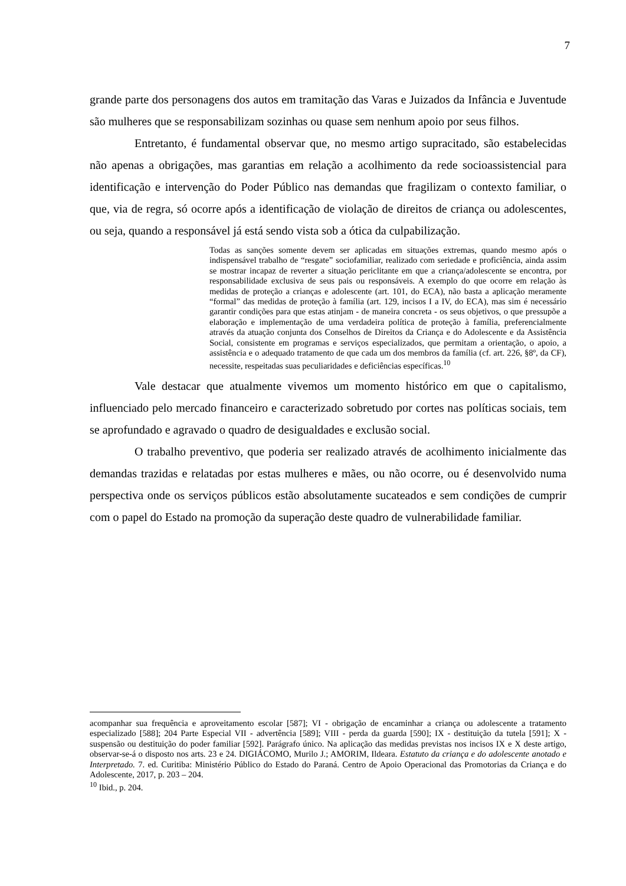7
grande parte dos personagens dos autos em tramitação das Varas e Juizados da Infância e Juventude são mulheres que se responsabilizam sozinhas ou quase sem nenhum apoio por seus filhos.
Entretanto, é fundamental observar que, no mesmo artigo supracitado, são estabelecidas não apenas a obrigações, mas garantias em relação a acolhimento da rede socioassistencial para identificação e intervenção do Poder Público nas demandas que fragilizam o contexto familiar, o que, via de regra, só ocorre após a identificação de violação de direitos de criança ou adolescentes, ou seja, quando a responsável já está sendo vista sob a ótica da culpabilização.
Todas as sanções somente devem ser aplicadas em situações extremas, quando mesmo após o indispensável trabalho de “resgate” sociofamiliar, realizado com seriedade e proficiência, ainda assim se mostrar incapaz de reverter a situação periclitante em que a criança/adolescente se encontra, por responsabilidade exclusiva de seus pais ou responsáveis. A exemplo do que ocorre em relação às medidas de proteção a crianças e adolescente (art. 101, do ECA), não basta a aplicação meramente “formal” das medidas de proteção à família (art. 129, incisos I a IV, do ECA), mas sim é necessário garantir condições para que estas atinjam - de maneira concreta - os seus objetivos, o que pressupõe a elaboração e implementação de uma verdadeira política de proteção à família, preferencialmente através da atuação conjunta dos Conselhos de Direitos da Criança e do Adolescente e da Assistência Social, consistente em programas e serviços especializados, que permitam a orientação, o apoio, a assistência e o adequado tratamento de que cada um dos membros da família (cf. art. 226, §8º, da CF), necessite, respeitadas suas peculiaridades e deficiências específicas.<sup>10</sup>
Vale destacar que atualmente vivemos um momento histórico em que o capitalismo, influenciado pelo mercado financeiro e caracterizado sobretudo por cortes nas políticas sociais, tem se aprofundado e agravado o quadro de desigualdades e exclusão social.
O trabalho preventivo, que poderia ser realizado através de acolhimento inicialmente das demandas trazidas e relatadas por estas mulheres e mães, ou não ocorre, ou é desenvolvido numa perspectiva onde os serviços públicos estão absolutamente sucateados e sem condições de cumprir com o papel do Estado na promoção da superação deste quadro de vulnerabilidade familiar.
acompanhar sua frequência e aproveitamento escolar [587]; VI - obrigação de encaminhar a criança ou adolescente a tratamento especializado [588]; 204 Parte Especial VII - advertência [589]; VIII - perda da guarda [590]; IX - destituição da tutela [591]; X - suspensão ou destituição do poder familiar [592]. Parágrafo único. Na aplicação das medidas previstas nos incisos IX e X deste artigo, observar-se-á o disposto nos arts. 23 e 24. DIGIÁCOMO, Murilo J.; AMORIM, Ildeara. Estatuto da criança e do adolescente anotado e Interpretado. 7. ed. Curitiba: Ministério Público do Estado do Paraná. Centro de Apoio Operacional das Promotorias da Criança e do Adolescente, 2017, p. 203 – 204.
<sup>10</sup> Ibid., p. 204.